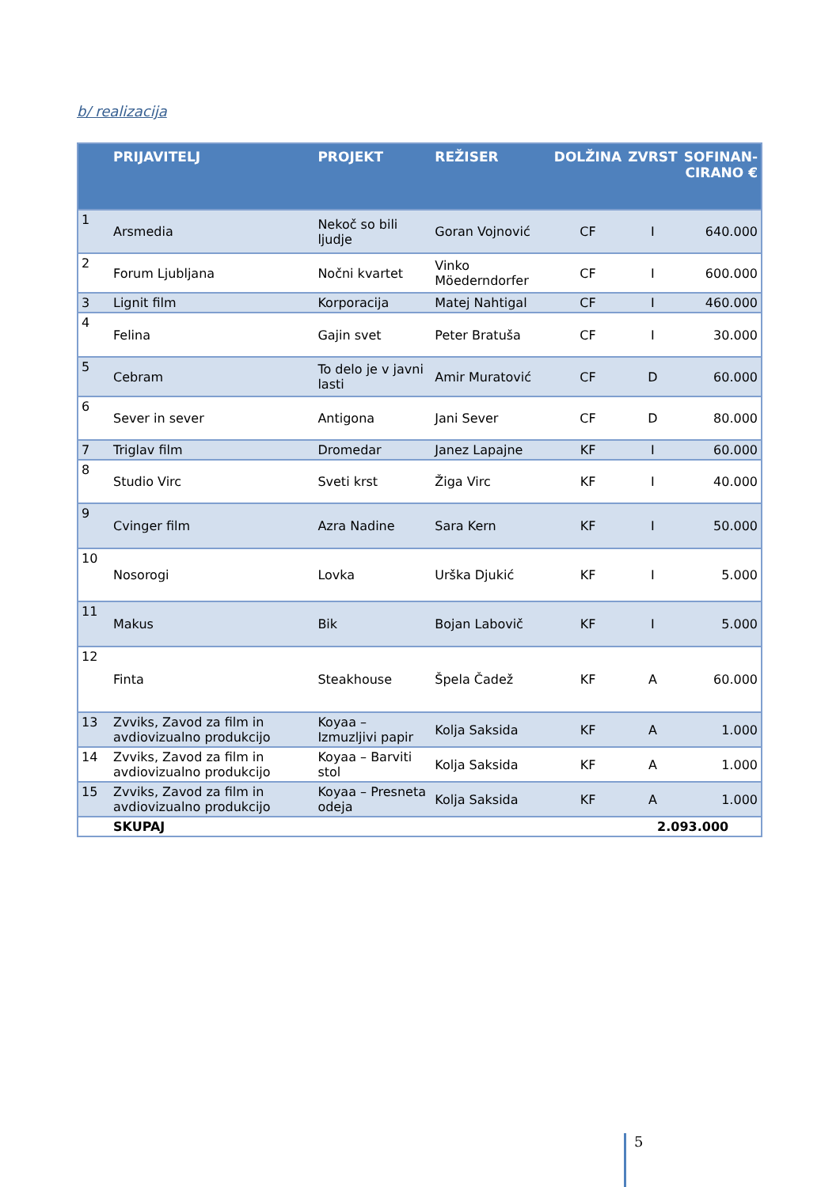b/ realizacija
| | PRIJAVITELJ | PROJEKT | REŽISER | DOLŽINA | ZVRST | SOFINAN- CIRANO € |
| --- | --- | --- | --- | --- | --- | --- |
| 1 | Arsmedia | Nekoč so bili ljudje | Goran Vojnović | CF | I | 640.000 |
| 2 | Forum Ljubljana | Nočni kvartet | Vinko Möederndorfer | CF | I | 600.000 |
| 3 | Lignit film | Korporacija | Matej Nahtigal | CF | I | 460.000 |
| 4 | Felina | Gajin svet | Peter Bratuša | CF | I | 30.000 |
| 5 | Cebram | To delo je v javni lasti | Amir Muratović | CF | D | 60.000 |
| 6 | Sever in sever | Antigona | Jani Sever | CF | D | 80.000 |
| 7 | Triglav film | Dromedar | Janez Lapajne | KF | I | 60.000 |
| 8 | Studio Virc | Sveti krst | Žiga Virc | KF | I | 40.000 |
| 9 | Cvinger film | Azra Nadine | Sara Kern | KF | I | 50.000 |
| 10 | Nosorogi | Lovka | Urška Djukić | KF | I | 5.000 |
| 11 | Makus | Bik | Bojan Labovič | KF | I | 5.000 |
| 12 | Finta | Steakhouse | Špela Čadež | KF | A | 60.000 |
| 13 | Zvviks, Zavod za film in avdiovizualno produkcijo | Koyaa – Izmuzljivi papir | Kolja Saksida | KF | A | 1.000 |
| 14 | Zvviks, Zavod za film in avdiovizualno produkcijo | Koyaa – Barviti stol | Kolja Saksida | KF | A | 1.000 |
| 15 | Zvviks, Zavod za film in avdiovizualno produkcijo | Koyaa – Presneta odeja | Kolja Saksida | KF | A | 1.000 |
| | SKUPAJ | | | | 2.093.000 | |
5